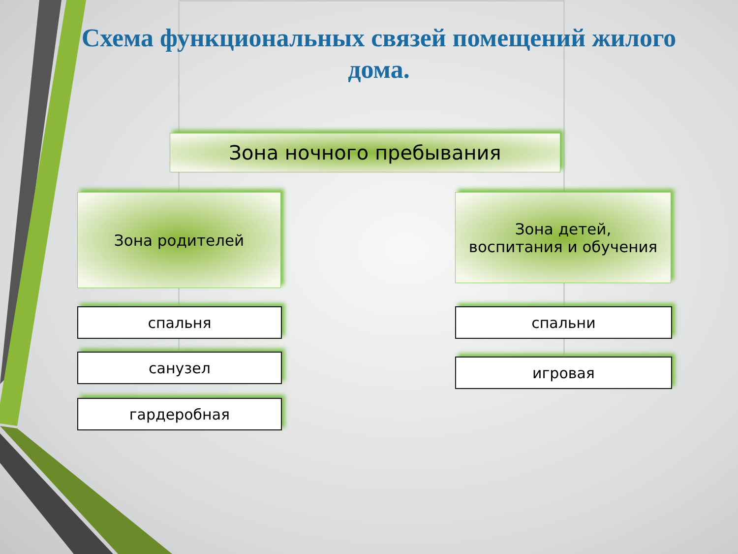Схема функциональных связей помещений жилого дома.
Зона ночного пребывания
Зона родителей
Зона детей,
воспитания и обучения
спальня
санузел
гардеробная
спальни
игровая